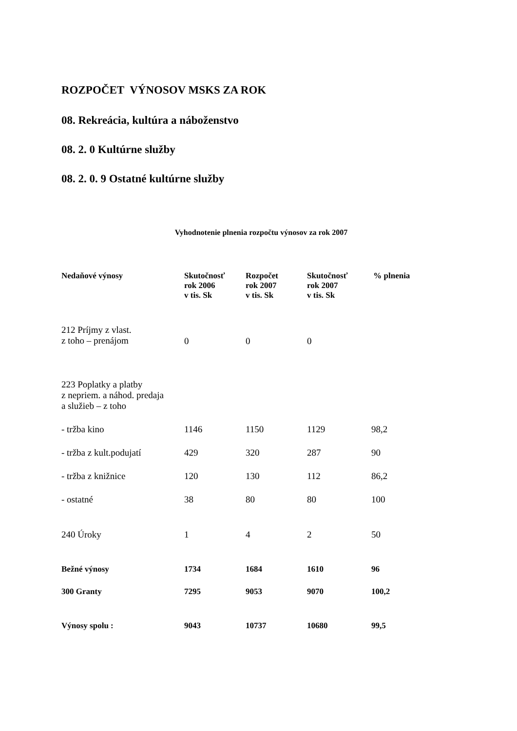ROZPOČET VÝNOSOV MSKS ZA ROK
08. Rekreácia, kultúra a náboženstvo
08. 2. 0 Kultúrne služby
08. 2. 0. 9 Ostatné kultúrne služby
Vyhodnotenie plnenia rozpočtu výnosov za rok 2007
| Nedaňové výnosy | Skutočnosť rok 2006 v tis. Sk | Rozpočet rok 2007 v tis. Sk | Skutočnosť rok 2007 v tis. Sk | % plnenia |
| --- | --- | --- | --- | --- |
| 212 Príjmy z vlast. z toho – prenájom | 0 | 0 | 0 | |
| 223 Poplatky a platby z nepriem. a náhod. predaja a služieb – z toho | | | | |
| - tržba kino | 1146 | 1150 | 1129 | 98,2 |
| - tržba z kult.podujatí | 429 | 320 | 287 | 90 |
| - tržba z knižnice | 120 | 130 | 112 | 86,2 |
| - ostatné | 38 | 80 | 80 | 100 |
| 240 Úroky | 1 | 4 | 2 | 50 |
| Bežné výnosy | 1734 | 1684 | 1610 | 96 |
| 300 Granty | 7295 | 9053 | 9070 | 100,2 |
| Výnosy spolu : | 9043 | 10737 | 10680 | 99,5 |